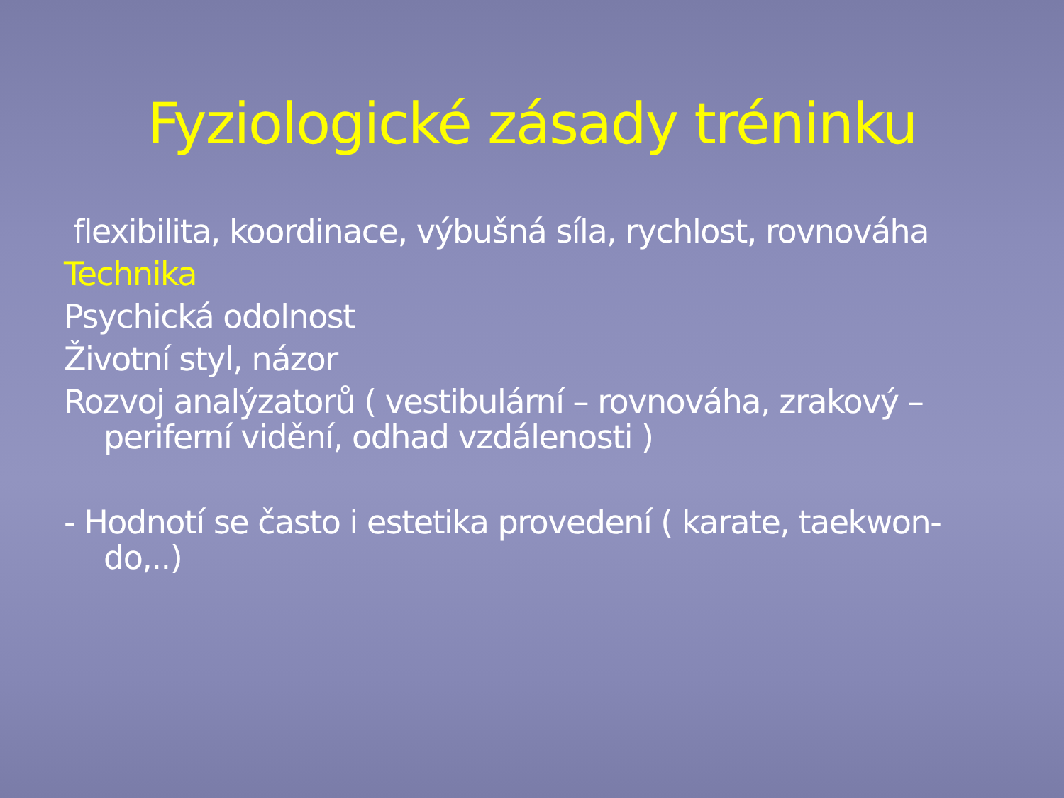Fyziologické zásady tréninku
flexibilita, koordinace, výbušná síla, rychlost, rovnováha
Technika
Psychická odolnost
Životní styl, názor
Rozvoj analýzatorů ( vestibulární – rovnováha, zrakový – periferní vidění, odhad vzdálenosti )
- Hodnotí se často i estetika provedení ( karate, taekwon-do,..)